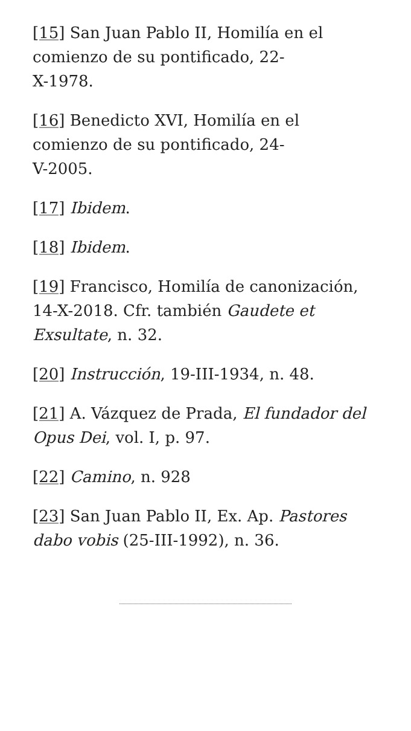[15] San Juan Pablo II, Homilía en el comienzo de su pontificado, 22-
X-1978.
[16] Benedicto XVI, Homilía en el comienzo de su pontificado, 24-
V-2005.
[17] Ibidem.
[18] Ibidem.
[19] Francisco, Homilía de canonización, 14-X-2018. Cfr. también Gaudete et Exsultate, n. 32.
[20] Instrucción, 19-III-1934, n. 48.
[21] A. Vázquez de Prada, El fundador del Opus Dei, vol. I, p. 97.
[22] Camino, n. 928
[23] San Juan Pablo II, Ex. Ap. Pastores dabo vobis (25-III-1992), n. 36.